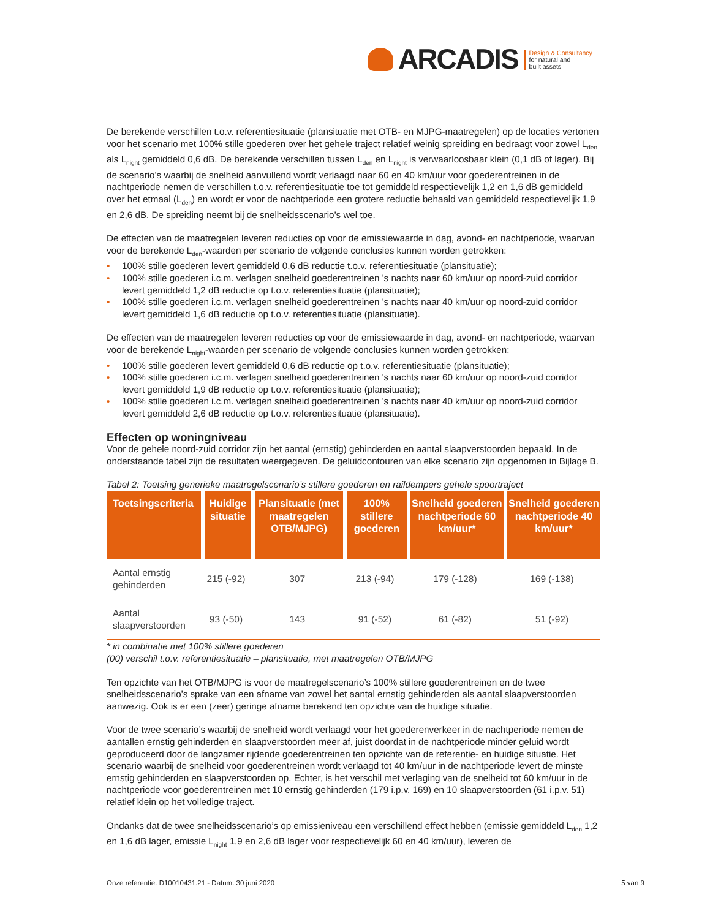ARCADIS
Design & Consultancy
for natural and
built assets
De berekende verschillen t.o.v. referentiesituatie (plansituatie met OTB- en MJPG-maatregelen) op de locaties vertonen voor het scenario met 100% stille goederen over het gehele traject relatief weinig spreiding en bedraagt voor zowel L<sub>den</sub> als L<sub>night</sub> gemiddeld 0,6 dB. De berekende verschillen tussen L<sub>den</sub> en L<sub>night</sub> is verwaarloosbaar klein (0,1 dB of lager). Bij de scenario’s waarbij de snelheid aanvullend wordt verlaagd naar 60 en 40 km/uur voor goederentreinen in de nachtperiode nemen de verschillen t.o.v. referentiesituatie toe tot gemiddeld respectievelijk 1,2 en 1,6 dB gemiddeld over het etmaal (L<sub>den</sub>) en wordt er voor de nachtperiode een grotere reductie behaald van gemiddeld respectievelijk 1,9 en 2,6 dB. De spreiding neemt bij de snelheidsscenario’s wel toe.
De effecten van de maatregelen leveren reducties op voor de emissiewaarde in dag, avond- en nachtperiode, waarvan voor de berekende L<sub>den</sub>-waarden per scenario de volgende conclusies kunnen worden getrokken:
• 100% stille goederen levert gemiddeld 0,6 dB reductie t.o.v. referentiesituatie (plansituatie);
• 100% stille goederen i.c.m. verlagen snelheid goederentreinen 's nachts naar 60 km/uur op noord-zuid corridor levert gemiddeld 1,2 dB reductie op t.o.v. referentiesituatie (plansituatie);
• 100% stille goederen i.c.m. verlagen snelheid goederentreinen 's nachts naar 40 km/uur op noord-zuid corridor levert gemiddeld 1,6 dB reductie op t.o.v. referentiesituatie (plansituatie).
De effecten van de maatregelen leveren reducties op voor de emissiewaarde in dag, avond- en nachtperiode, waarvan voor de berekende L<sub>night</sub>-waarden per scenario de volgende conclusies kunnen worden getrokken:
• 100% stille goederen levert gemiddeld 0,6 dB reductie op t.o.v. referentiesituatie (plansituatie);
• 100% stille goederen i.c.m. verlagen snelheid goederentreinen 's nachts naar 60 km/uur op noord-zuid corridor levert gemiddeld 1,9 dB reductie op t.o.v. referentiesituatie (plansituatie);
• 100% stille goederen i.c.m. verlagen snelheid goederentreinen 's nachts naar 40 km/uur op noord-zuid corridor levert gemiddeld 2,6 dB reductie op t.o.v. referentiesituatie (plansituatie).
Effecten op woningniveau
Voor de gehele noord-zuid corridor zijn het aantal (ernstig) gehinderden en aantal slaapverstoorden bepaald. In de onderstaande tabel zijn de resultaten weergegeven. De geluidcontouren van elke scenario zijn opgenomen in Bijlage B.
Tabel 2: Toetsing generieke maatregelscenario’s stillere goederen en raildempers gehele spoortraject
| Toetsingscriteria | Huidige situatie | Plansituatie (met maatregelen OTB/MJPG) | 100% stillere goederen | Snelheid goederen nachtperiode 60 km/uur* | Snelheid goederen nachtperiode 40 km/uur* |
| --- | --- | --- | --- | --- | --- |
| Aantal ernstig gehinderden | 215 (-92) | 307 | 213 (-94) | 179 (-128) | 169 (-138) |
| Aantal slaapverstoorden | 93 (-50) | 143 | 91 (-52) | 61 (-82) | 51 (-92) |
* in combinatie met 100% stillere goederen
(00) verschil t.o.v. referentiesituatie – plansituatie, met maatregelen OTB/MJPG
Ten opzichte van het OTB/MJPG is voor de maatregelscenario’s 100% stillere goederentreinen en de twee snelheidsscenario’s sprake van een afname van zowel het aantal ernstig gehinderden als aantal slaapverstoorden aanwezig. Ook is er een (zeer) geringe afname berekend ten opzichte van de huidige situatie.
Voor de twee scenario’s waarbij de snelheid wordt verlaagd voor het goederenverkeer in de nachtperiode nemen de aantallen ernstig gehinderden en slaapverstoorden meer af, juist doordat in de nachtperiode minder geluid wordt geproduceerd door de langzamer rijdende goederentreinen ten opzichte van de referentie- en huidige situatie. Het scenario waarbij de snelheid voor goederentreinen wordt verlaagd tot 40 km/uur in de nachtperiode levert de minste ernstig gehinderden en slaapverstoorden op. Echter, is het verschil met verlaging van de snelheid tot 60 km/uur in de nachtperiode voor goederentreinen met 10 ernstig gehinderden (179 i.p.v. 169) en 10 slaapverstoorden (61 i.p.v. 51) relatief klein op het volledige traject.
Ondanks dat de twee snelheidsscenario’s op emissieniveau een verschillend effect hebben (emissie gemiddeld L<sub>den</sub> 1,2 en 1,6 dB lager, emissie L<sub>night</sub> 1,9 en 2,6 dB lager voor respectievelijk 60 en 40 km/uur), leveren de
Onze referentie: D10010431:21 - Datum: 30 juni 2020 5 van 9